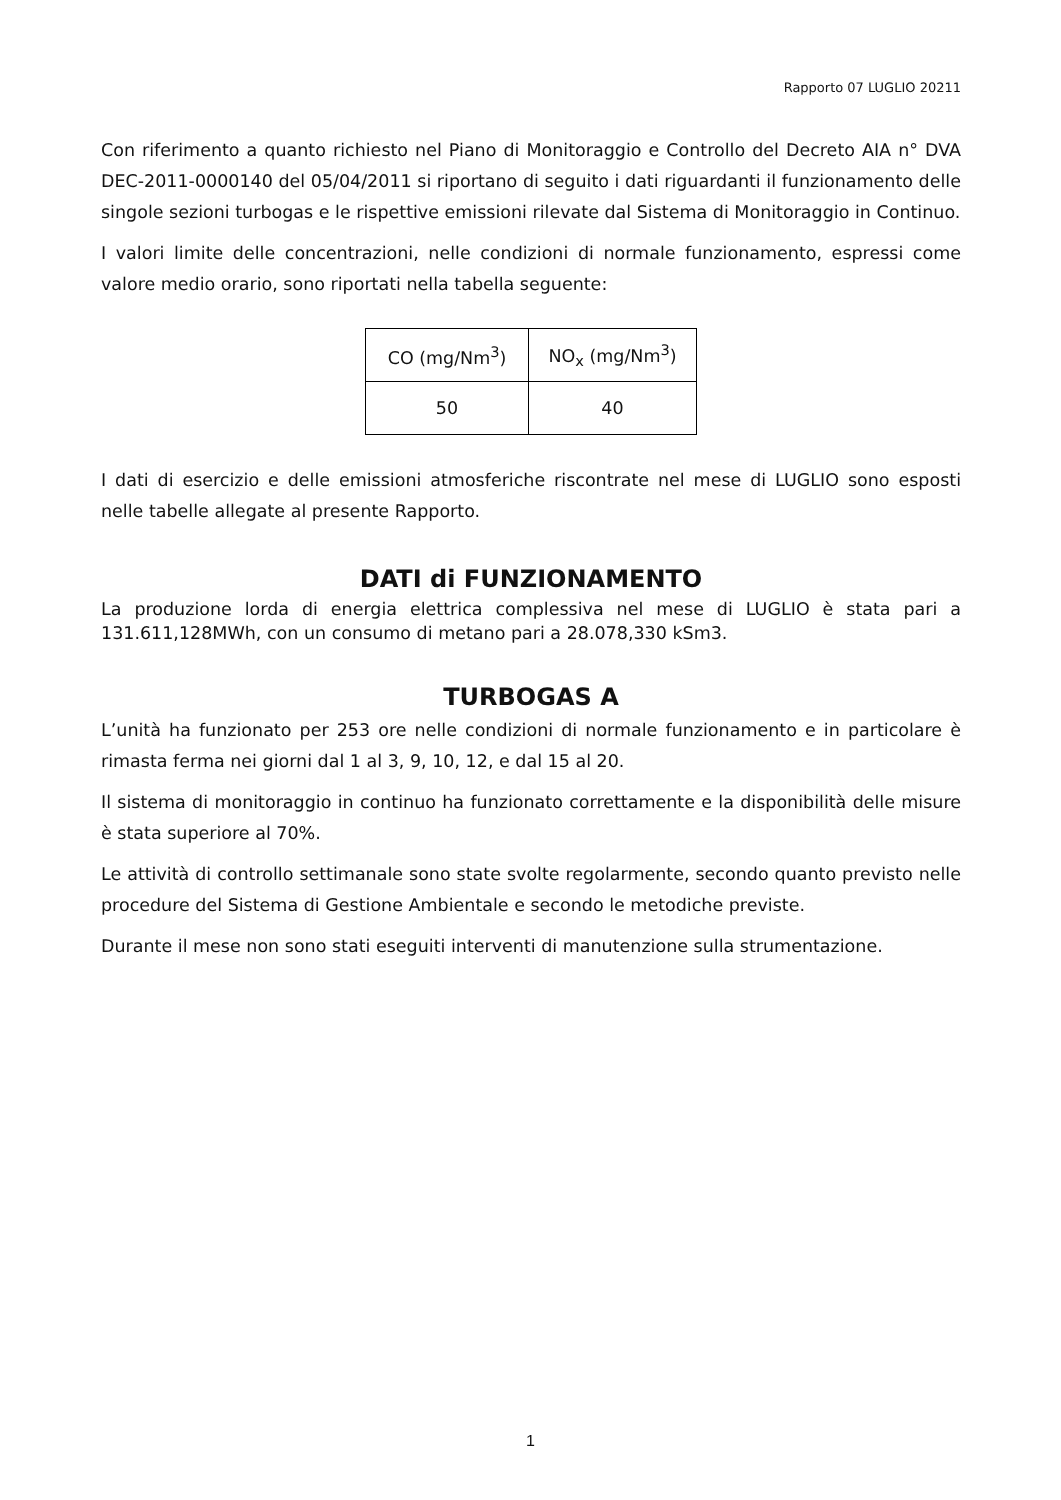Rapporto 07 LUGLIO 20211
Con riferimento a quanto richiesto nel Piano di Monitoraggio e Controllo del Decreto AIA n° DVA DEC-2011-0000140 del 05/04/2011 si riportano di seguito i dati riguardanti il funzionamento delle singole sezioni turbogas e le rispettive emissioni rilevate dal Sistema di Monitoraggio in Continuo.
I valori limite delle concentrazioni, nelle condizioni di normale funzionamento, espressi come valore medio orario, sono riportati nella tabella seguente:
| CO (mg/Nm<sup>3</sup>) | NO<sub>x</sub> (mg/Nm<sup>3</sup>) |
| --- | --- |
| 50 | 40 |
I dati di esercizio e delle emissioni atmosferiche riscontrate nel mese di LUGLIO sono esposti nelle tabelle allegate al presente Rapporto.
DATI di FUNZIONAMENTO
La produzione lorda di energia elettrica complessiva nel mese di LUGLIO è stata pari a 131.611,128MWh, con un consumo di metano pari a 28.078,330 kSm3.
TURBOGAS A
L’unità ha funzionato per 253 ore nelle condizioni di normale funzionamento e in particolare è rimasta ferma nei giorni dal 1 al 3, 9, 10, 12, e dal 15 al 20.
Il sistema di monitoraggio in continuo ha funzionato correttamente e la disponibilità delle misure è stata superiore al 70%.
Le attività di controllo settimanale sono state svolte regolarmente, secondo quanto previsto nelle procedure del Sistema di Gestione Ambientale e secondo le metodiche previste.
Durante il mese non sono stati eseguiti interventi di manutenzione sulla strumentazione.
1